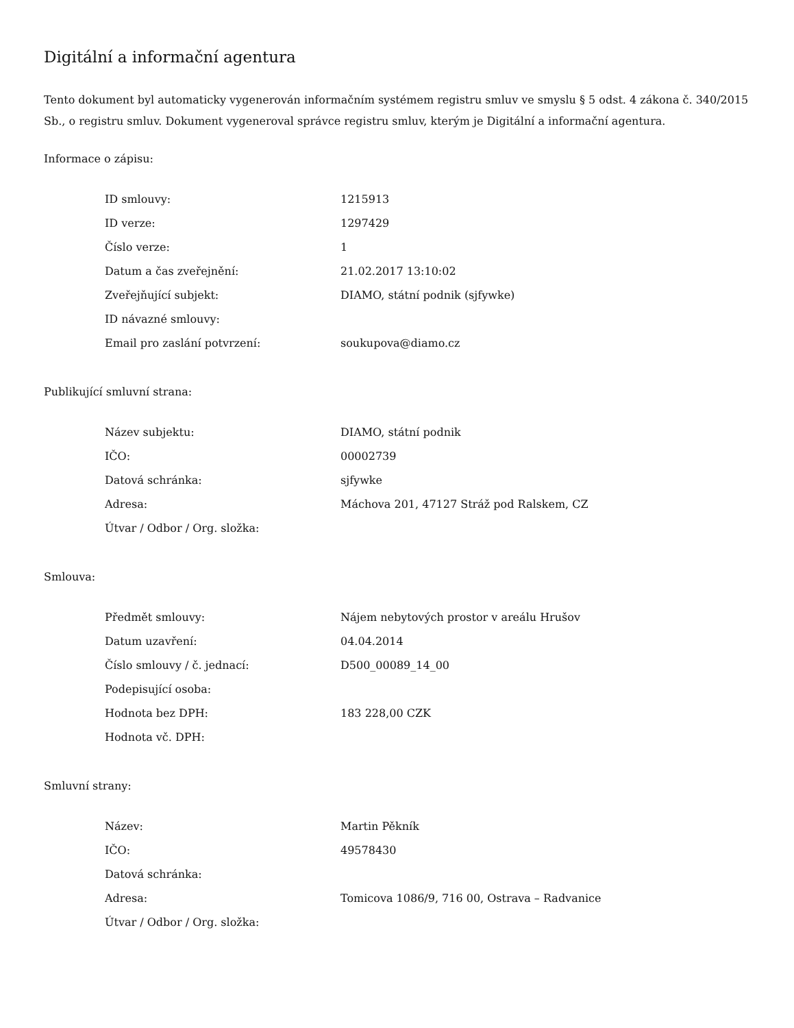Digitální a informační agentura
Tento dokument byl automaticky vygenerován informačním systémem registru smluv ve smyslu § 5 odst. 4 zákona č. 340/2015 Sb., o registru smluv. Dokument vygeneroval správce registru smluv, kterým je Digitální a informační agentura.
Informace o zápisu:
| ID smlouvy: | 1215913 |
| ID verze: | 1297429 |
| Číslo verze: | 1 |
| Datum a čas zveřejnění: | 21.02.2017 13:10:02 |
| Zveřejňující subjekt: | DIAMO, státní podnik (sjfywke) |
| ID návazné smlouvy: | |
| Email pro zaslání potvrzení: | soukupova@diamo.cz |
Publikující smluvní strana:
| Název subjektu: | DIAMO, státní podnik |
| IČO: | 00002739 |
| Datová schránka: | sjfywke |
| Adresa: | Máchova 201, 47127 Stráž pod Ralskem, CZ |
| Útvar / Odbor / Org. složka: | |
Smlouva:
| Předmět smlouvy: | Nájem nebytových prostor v areálu Hrušov |
| Datum uzavření: | 04.04.2014 |
| Číslo smlouvy / č. jednací: | D500_00089_14_00 |
| Podepisující osoba: | |
| Hodnota bez DPH: | 183 228,00 CZK |
| Hodnota vč. DPH: | |
Smluvní strany:
| Název: | Martin Pěkník |
| IČO: | 49578430 |
| Datová schránka: | |
| Adresa: | Tomicova 1086/9, 716 00, Ostrava – Radvanice |
| Útvar / Odbor / Org. složka: | |